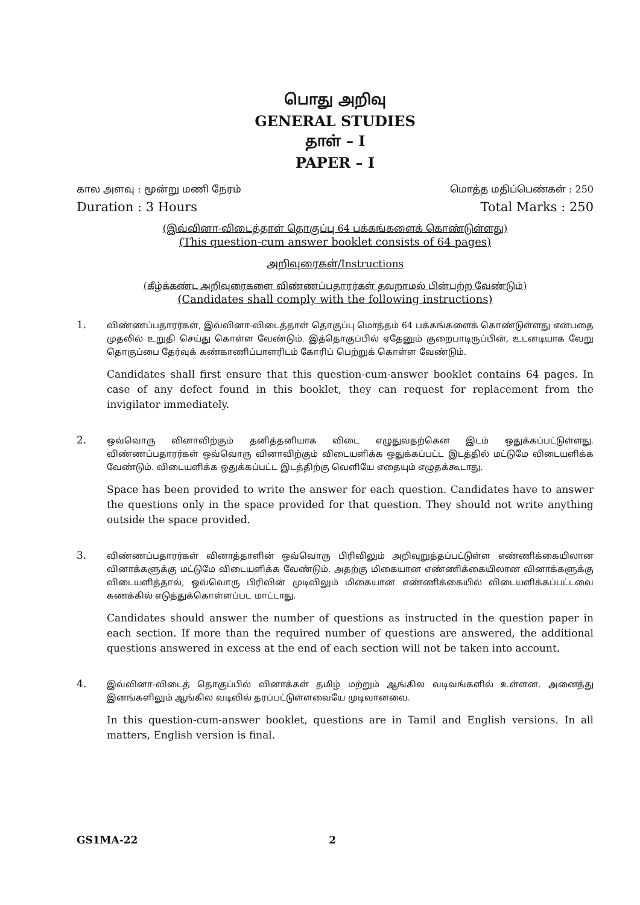பொது அறிவு
GENERAL STUDIES
தாள் – I
PAPER – I
கால அளவு : மூன்று மணி நேரம் மொத்த மதிப்பெண்கள் : 250
Duration : 3 Hours Total Marks : 250
(இவ்வினா-விடைத்தாள் தொகுப்பு 64 பக்கங்களைக் கொண்டுள்ளது)
(This question-cum answer booklet consists of 64 pages)
அறிவுரைகள்/Instructions
(கீழ்க்கண்ட அறிவுரைகளை விண்ணப்பதாரர்கள் தவறாமல் பின்பற்ற வேண்டும்)
(Candidates shall comply with the following instructions)
1.
விண்ணப்பதாரர்கள், இவ்வினா-விடைத்தாள் தொகுப்பு மொத்தம் 64 பக்கங்களைக் கொண்டுள்ளது என்பதை முதலில் உறுதி செய்து கொள்ள வேண்டும். இத்தொகுப்பில் ஏதேனும் குறைபாடிருப்பின், உடனடியாக வேறு தொகுப்பை தேர்வுக் கண்காணிப்பாளரிடம் கோரிப் பெற்றுக் கொள்ள வேண்டும்.
Candidates shall first ensure that this question-cum-answer booklet contains 64 pages. In case of any defect found in this booklet, they can request for replacement from the invigilator immediately.
2.
ஒவ்வொரு வினாவிற்கும் தனித்தனியாக விடை எழுதுவதற்கென இடம் ஒதுக்கப்பட்டுள்ளது. விண்ணப்பதாரர்கள் ஒவ்வொரு வினாவிற்கும் விடையளிக்க ஒதுக்கப்பட்ட இடத்தில் மட்டுமே விடையளிக்க வேண்டும். விடையளிக்க ஒதுக்கப்பட்ட இடத்திற்கு வெளியே எதையும் எழுதக்கூடாது.
Space has been provided to write the answer for each question. Candidates have to answer the questions only in the space provided for that question. They should not write anything outside the space provided.
3.
விண்ணப்பதாரர்கள் வினாத்தாளின் ஒவ்வொரு பிரிவிலும் அறிவுறுத்தப்பட்டுள்ள எண்ணிக்கையிலான வினாக்களுக்கு மட்டுமே விடையளிக்க வேண்டும். அதற்கு மிகையான எண்ணிக்கையிலான வினாக்களுக்கு விடையளித்தால், ஒவ்வொரு பிரிவின் முடிவிலும் மிகையான எண்ணிக்கையில் விடையளிக்கப்பட்டவை கணக்கில் எடுத்துக்கொள்ளப்பட மாட்டாது.
Candidates should answer the number of questions as instructed in the question paper in each section. If more than the required number of questions are answered, the additional questions answered in excess at the end of each section will not be taken into account.
4.
இவ்வினா-விடைத் தொகுப்பில் வினாக்கள் தமிழ் மற்றும் ஆங்கில வடிவங்களில் உள்ளன. அனைத்து இனங்களிலும் ஆங்கில வடிவில் தரப்பட்டுள்ளவையே முடிவானவை.
In this question-cum-answer booklet, questions are in Tamil and English versions. In all matters, English version is final.
GS1MA-22 2